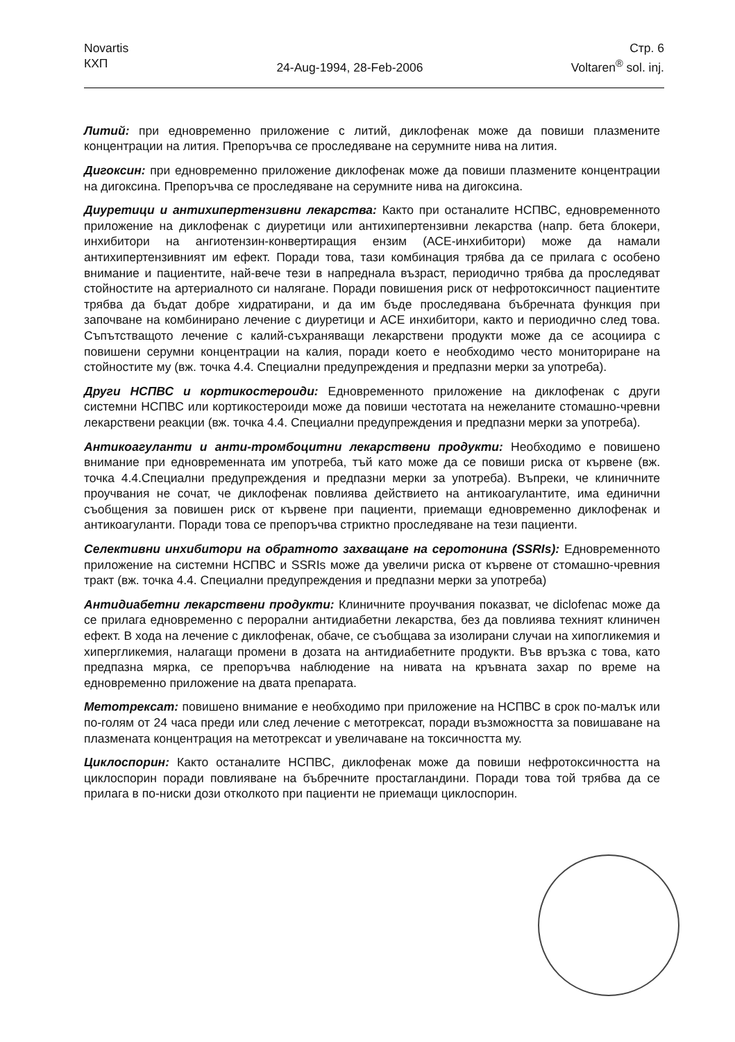Novartis
КХП
24-Aug-1994, 28-Feb-2006 Стр. 6
Voltaren<sup>®</sup> sol. inj.
Литий: при едновременно приложение с литий, диклофенак може да повиши плазмените концентрации на лития. Препоръчва се проследяване на серумните нива на лития.
Дигоксин: при едновременно приложение диклофенак може да повиши плазмените концентрации на дигоксина. Препоръчва се проследяване на серумните нива на дигоксина.
Диуретици и антихипертензивни лекарства: Както при останалите НСПВС, едновременното приложение на диклофенак с диуретици или антихипертензивни лекарства (напр. бета блокери, инхибитори на ангиотензин-конвертиращия ензим (АСЕ-инхибитори) може да намали антихипертензивният им ефект. Поради това, тази комбинация трябва да се прилага с особено внимание и пациентите, най-вече тези в напреднала възраст, периодично трябва да проследяват стойностите на артериалното си налягане. Поради повишения риск от нефротоксичност пациентите трябва да бъдат добре хидратирани, и да им бъде проследявана бъбречната функция при започване на комбинирано лечение с диуретици и АСЕ инхибитори, както и периодично след това. Съпътстващото лечение с калий-съхраняващи лекарствени продукти може да се асоциира с повишени серумни концентрации на калия, поради което е необходимо често мониториране на стойностите му (вж. точка 4.4. Специални предупреждения и предпазни мерки за употреба).
Други НСПВС и кортикостероиди: Едновременното приложение на диклофенак с други системни НСПВС или кортикостероиди може да повиши честотата на нежеланите стомашно-чревни лекарствени реакции (вж. точка 4.4. Специални предупреждения и предпазни мерки за употреба).
Антикоагуланти и анти-тромбоцитни лекарствени продукти: Необходимо е повишено внимание при едновременната им употреба, тъй като може да се повиши риска от кървене (вж. точка 4.4.Специални предупреждения и предпазни мерки за употреба). Въпреки, че клиничните проучвания не сочат, че диклофенак повлиява действието на антикоагулантите, има единични съобщения за повишен риск от кървене при пациенти, приемащи едновременно диклофенак и антикоагуланти. Поради това се препоръчва стриктно проследяване на тези пациенти.
Селективни инхибитори на обратното захващане на серотонина (SSRIs): Едновременното приложение на системни НСПВС и SSRIs може да увеличи риска от кървене от стомашно-чревния тракт (вж. точка 4.4. Специални предупреждения и предпазни мерки за употреба)
Антидиабетни лекарствени продукти: Клиничните проучвания показват, че diclofenac може да се прилага едновременно с перорални антидиабетни лекарства, без да повлиява техният клиничен ефект. В хода на лечение с диклофенак, обаче, се съобщава за изолирани случаи на хипогликемия и хипергликемия, налагащи промени в дозата на антидиабетните продукти. Във връзка с това, като предпазна мярка, се препоръчва наблюдение на нивата на кръвната захар по време на едновременно приложение на двата препарата.
Метотрексат: повишено внимание е необходимо при приложение на НСПВС в срок по-малък или по-голям от 24 часа преди или след лечение с метотрексат, поради възможността за повишаване на плазмената концентрация на метотрексат и увеличаване на токсичността му.
Циклоспорин: Както останалите НСПВС, диклофенак може да повиши нефротоксичността на циклоспорин поради повлияване на бъбречните простагландини. Поради това той трябва да се прилага в по-ниски дози отколкото при пациенти не приемащи циклоспорин.